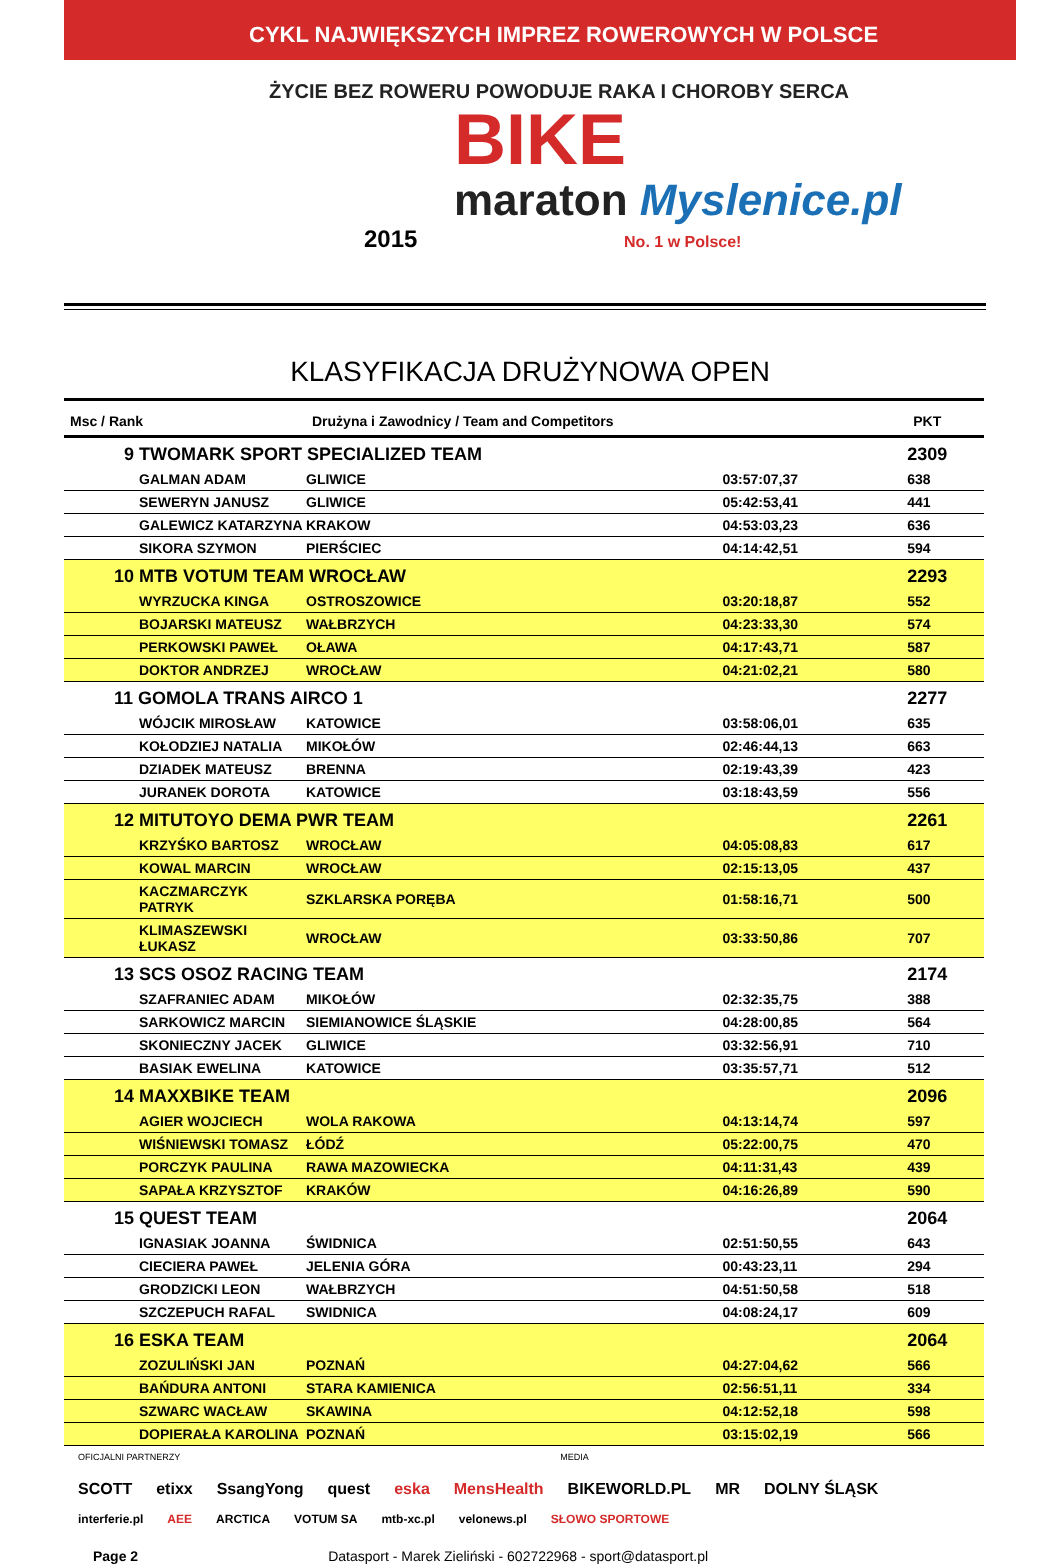CYKL NAJWIĘKSZYCH IMPREZ ROWEROWYCH W POLSCE
ŻYCIE BEZ ROWERU POWODUJE RAKA I CHOROBY SERCA
BIKE
maraton Myslenice.pl
2015 No. 1 w Polsce!
KLASYFIKACJA DRUŻYNOWA OPEN
| Msc / Rank | Drużyna i Zawodnicy / Team and Competitors | | PKT |
| --- | --- | --- | --- |
| 9 TWOMARK SPORT SPECIALIZED TEAM | | | 2309 |
| GALMAN ADAM | GLIWICE | 03:57:07,37 | 638 |
| SEWERYN JANUSZ | GLIWICE | 05:42:53,41 | 441 |
| GALEWICZ KATARZYNA | KRAKOW | 04:53:03,23 | 636 |
| SIKORA SZYMON | PIERŚCIEC | 04:14:42,51 | 594 |
| 10 MTB VOTUM TEAM WROCŁAW | | | 2293 |
| WYRZUCKA KINGA | OSTROSZOWICE | 03:20:18,87 | 552 |
| BOJARSKI MATEUSZ | WAŁBRZYCH | 04:23:33,30 | 574 |
| PERKOWSKI PAWEŁ | OŁAWA | 04:17:43,71 | 587 |
| DOKTOR ANDRZEJ | WROCŁAW | 04:21:02,21 | 580 |
| 11 GOMOLA TRANS AIRCO 1 | | | 2277 |
| WÓJCIK MIROSŁAW | KATOWICE | 03:58:06,01 | 635 |
| KOŁODZIEJ NATALIA | MIKOŁÓW | 02:46:44,13 | 663 |
| DZIADEK MATEUSZ | BRENNA | 02:19:43,39 | 423 |
| JURANEK DOROTA | KATOWICE | 03:18:43,59 | 556 |
| 12 MITUTOYO DEMA PWR TEAM | | | 2261 |
| KRZYŚKO BARTOSZ | WROCŁAW | 04:05:08,83 | 617 |
| KOWAL MARCIN | WROCŁAW | 02:15:13,05 | 437 |
| KACZMARCZYK PATRYK | SZKLARSKA PORĘBA | 01:58:16,71 | 500 |
| KLIMASZEWSKI ŁUKASZ | WROCŁAW | 03:33:50,86 | 707 |
| 13 SCS OSOZ RACING TEAM | | | 2174 |
| SZAFRANIEC ADAM | MIKOŁÓW | 02:32:35,75 | 388 |
| SARKOWICZ MARCIN | SIEMIANOWICE ŚLĄSKIE | 04:28:00,85 | 564 |
| SKONIECZNY JACEK | GLIWICE | 03:32:56,91 | 710 |
| BASIAK EWELINA | KATOWICE | 03:35:57,71 | 512 |
| 14 MAXXBIKE TEAM | | | 2096 |
| AGIER WOJCIECH | WOLA RAKOWA | 04:13:14,74 | 597 |
| WIŚNIEWSKI TOMASZ | ŁÓDŹ | 05:22:00,75 | 470 |
| PORCZYK PAULINA | RAWA MAZOWIECKA | 04:11:31,43 | 439 |
| SAPAŁA KRZYSZTOF | KRAKÓW | 04:16:26,89 | 590 |
| 15 QUEST TEAM | | | 2064 |
| IGNASIAK JOANNA | ŚWIDNICA | 02:51:50,55 | 643 |
| CIECIERA PAWEŁ | JELENIA GÓRA | 00:43:23,11 | 294 |
| GRODZICKI LEON | WAŁBRZYCH | 04:51:50,58 | 518 |
| SZCZEPUCH RAFAL | SWIDNICA | 04:08:24,17 | 609 |
| 16 ESKA TEAM | | | 2064 |
| ZOZULIŃSKI JAN | POZNAŃ | 04:27:04,62 | 566 |
| BAŃDURA ANTONI | STARA KAMIENICA | 02:56:51,11 | 334 |
| SZWARC WACŁAW | SKAWINA | 04:12:52,18 | 598 |
| DOPIERAŁA KAROLINA | POZNAŃ | 03:15:02,19 | 566 |
OFICJALNI PARTNERZY MEDIA
SCOTT etixx SsangYong quest eska MensHealth BIKEWORLD.PL MR DOLNY ŚLĄSK
interferie.pl AEE ARCTICA VOTUM SA mtb-xc.pl velonews.pl SŁOWO SPORTOWE
Page 2 Datasport - Marek Zieliński - 602722968 - sport@datasport.pl